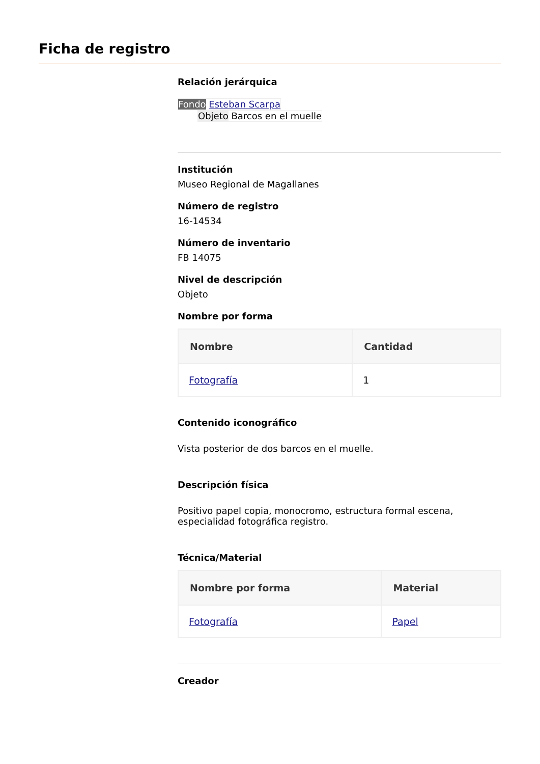Ficha de registro
Relación jerárquica
Fondo Esteban Scarpa
Objeto Barcos en el muelle
Institución
Museo Regional de Magallanes
Número de registro
16-14534
Número de inventario
FB 14075
Nivel de descripción
Objeto
Nombre por forma
| Nombre | Cantidad |
| --- | --- |
| Fotografía | 1 |
Contenido iconográfico
Vista posterior de dos barcos en el muelle.
Descripción física
Positivo papel copia, monocromo, estructura formal escena, especialidad fotográfica registro.
Técnica/Material
| Nombre por forma | Material |
| --- | --- |
| Fotografía | Papel |
Creador